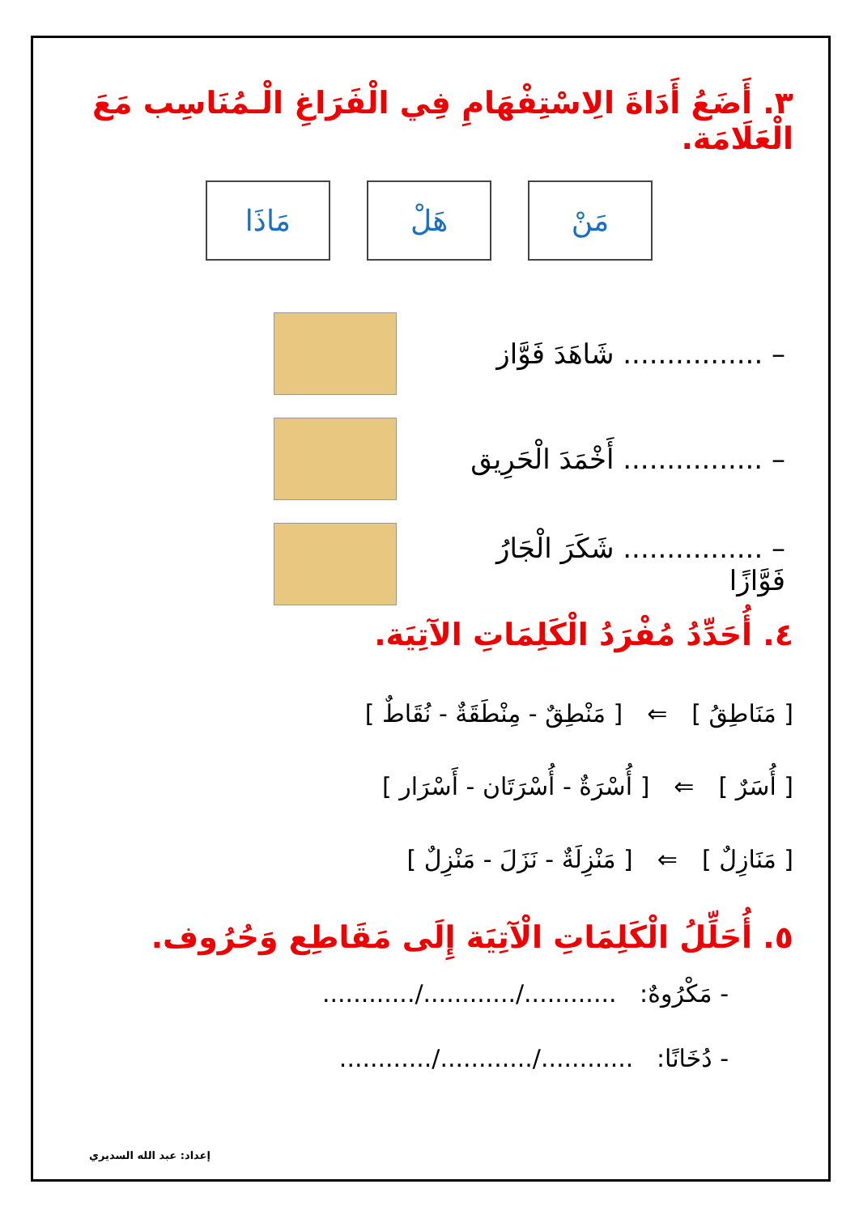٣. أَضَعُ أَدَاةَ الِاسْتِفْهَامِ فِي الْفَرَاغِ الْـمُنَاسِب مَعَ الْعَلَامَة.
مَنْ هَلْ مَاذَا
– ................ شَاهَدَ فَوَّاز
– ................ أَخْمَدَ الْحَرِيق
– ................ شَكَرَ الْجَارُ فَوَّازًا
٤. أُحَدِّدُ مُفْرَدُ الْكَلِمَاتِ الآتِيَة.
[ مَنَاطِقُ ] ⇐ [ مَنْطِقٌ - مِنْطَقَةٌ - نُقَاطٌ ]
[ أُسَرٌ ] ⇐ [ أُسْرَةٌ - أُسْرَتَان - أَسْرَار ]
[ مَنَازِلٌ ] ⇐ [ مَنْزِلَةٌ - نَزَلَ - مَنْزِلٌ ]
٥. أُحَلِّلُ الْكَلِمَاتِ الْآتِيَة إِلَى مَقَاطِع وَحُرُوف.
- مَكْرُوهٌ: ............/............/............
- دُخَانًا: ............/............/............
إعداد: عبد الله السديري